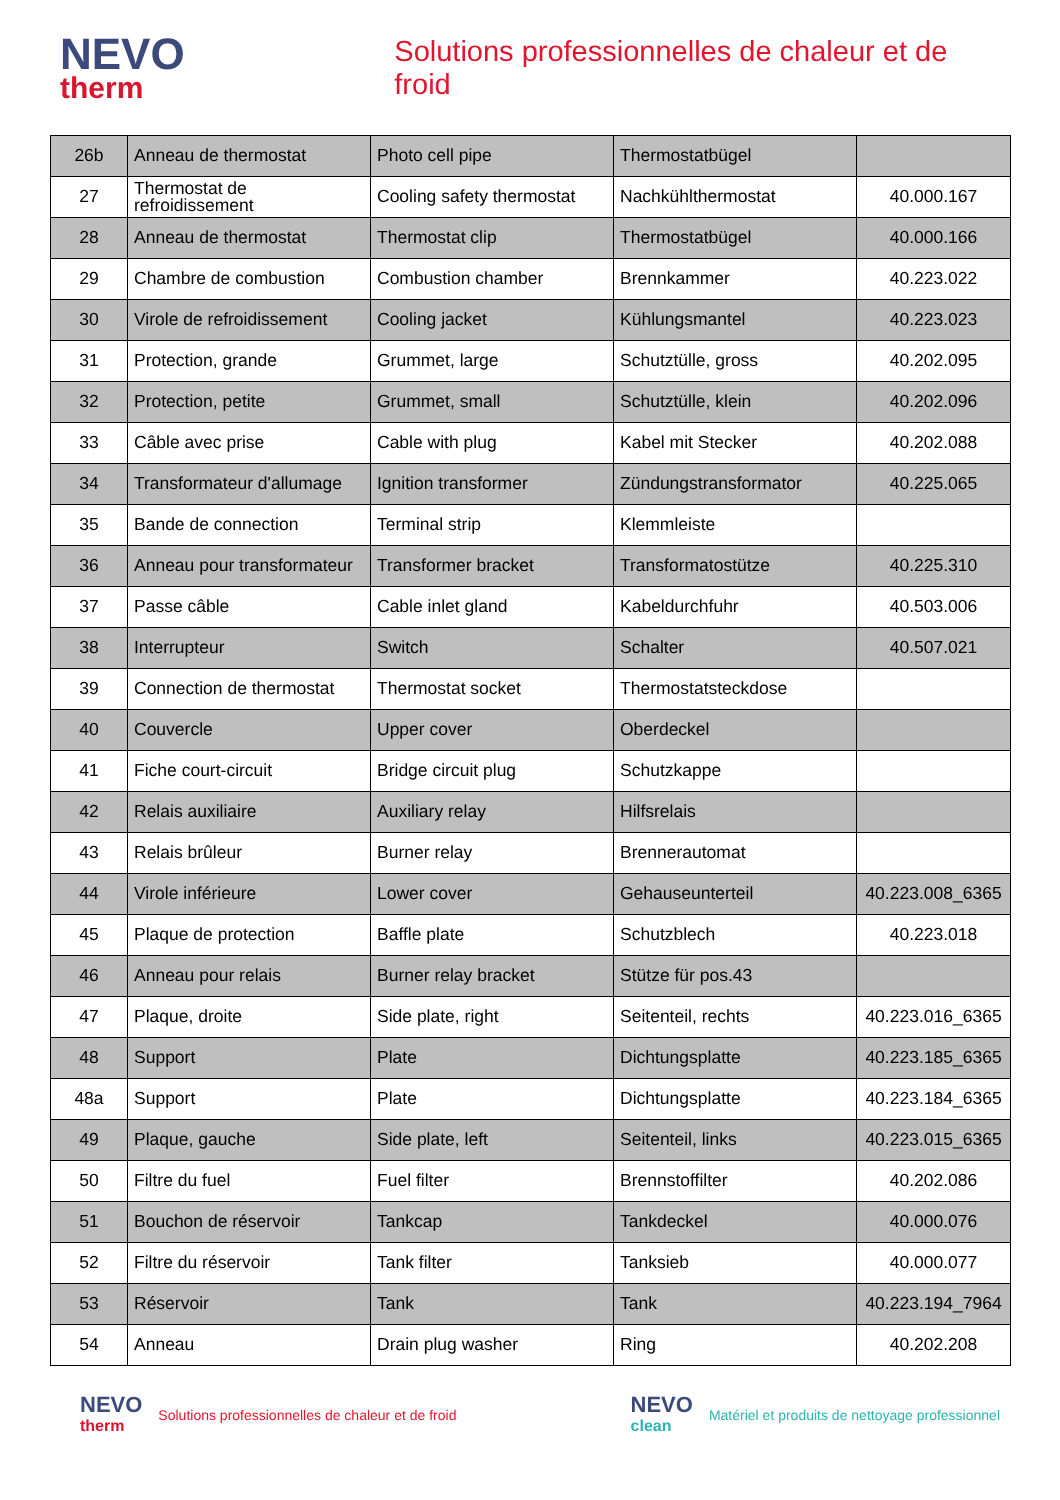NEVO
therm
Solutions professionnelles de chaleur et de froid
| 26b | Anneau de thermostat | Photo cell pipe | Thermostatbügel | |
| 27 | Thermostat de refroidissement | Cooling safety thermostat | Nachkühlthermostat | 40.000.167 |
| 28 | Anneau de thermostat | Thermostat clip | Thermostatbügel | 40.000.166 |
| 29 | Chambre de combustion | Combustion chamber | Brennkammer | 40.223.022 |
| 30 | Virole de refroidissement | Cooling jacket | Kühlungsmantel | 40.223.023 |
| 31 | Protection, grande | Grummet, large | Schutztülle, gross | 40.202.095 |
| 32 | Protection, petite | Grummet, small | Schutztülle, klein | 40.202.096 |
| 33 | Câble avec prise | Cable with plug | Kabel mit Stecker | 40.202.088 |
| 34 | Transformateur d'allumage | Ignition transformer | Zündungstransformator | 40.225.065 |
| 35 | Bande de connection | Terminal strip | Klemmleiste | |
| 36 | Anneau pour transformateur | Transformer bracket | Transformatostütze | 40.225.310 |
| 37 | Passe câble | Cable inlet gland | Kabeldurchfuhr | 40.503.006 |
| 38 | Interrupteur | Switch | Schalter | 40.507.021 |
| 39 | Connection de thermostat | Thermostat socket | Thermostatsteckdose | |
| 40 | Couvercle | Upper cover | Oberdeckel | |
| 41 | Fiche court-circuit | Bridge circuit plug | Schutzkappe | |
| 42 | Relais auxiliaire | Auxiliary relay | Hilfsrelais | |
| 43 | Relais brûleur | Burner relay | Brennerautomat | |
| 44 | Virole inférieure | Lower cover | Gehauseunterteil | 40.223.008_6365 |
| 45 | Plaque de protection | Baffle plate | Schutzblech | 40.223.018 |
| 46 | Anneau pour relais | Burner relay bracket | Stütze für pos.43 | |
| 47 | Plaque, droite | Side plate, right | Seitenteil, rechts | 40.223.016_6365 |
| 48 | Support | Plate | Dichtungsplatte | 40.223.185_6365 |
| 48a | Support | Plate | Dichtungsplatte | 40.223.184_6365 |
| 49 | Plaque, gauche | Side plate, left | Seitenteil, links | 40.223.015_6365 |
| 50 | Filtre du fuel | Fuel filter | Brennstoffilter | 40.202.086 |
| 51 | Bouchon de réservoir | Tankcap | Tankdeckel | 40.000.076 |
| 52 | Filtre du réservoir | Tank filter | Tanksieb | 40.000.077 |
| 53 | Réservoir | Tank | Tank | 40.223.194_7964 |
| 54 | Anneau | Drain plug washer | Ring | 40.202.208 |
NEVO
therm Solutions professionnelles de chaleur et de froid
NEVO
clean Matériel et produits de nettoyage professionnel